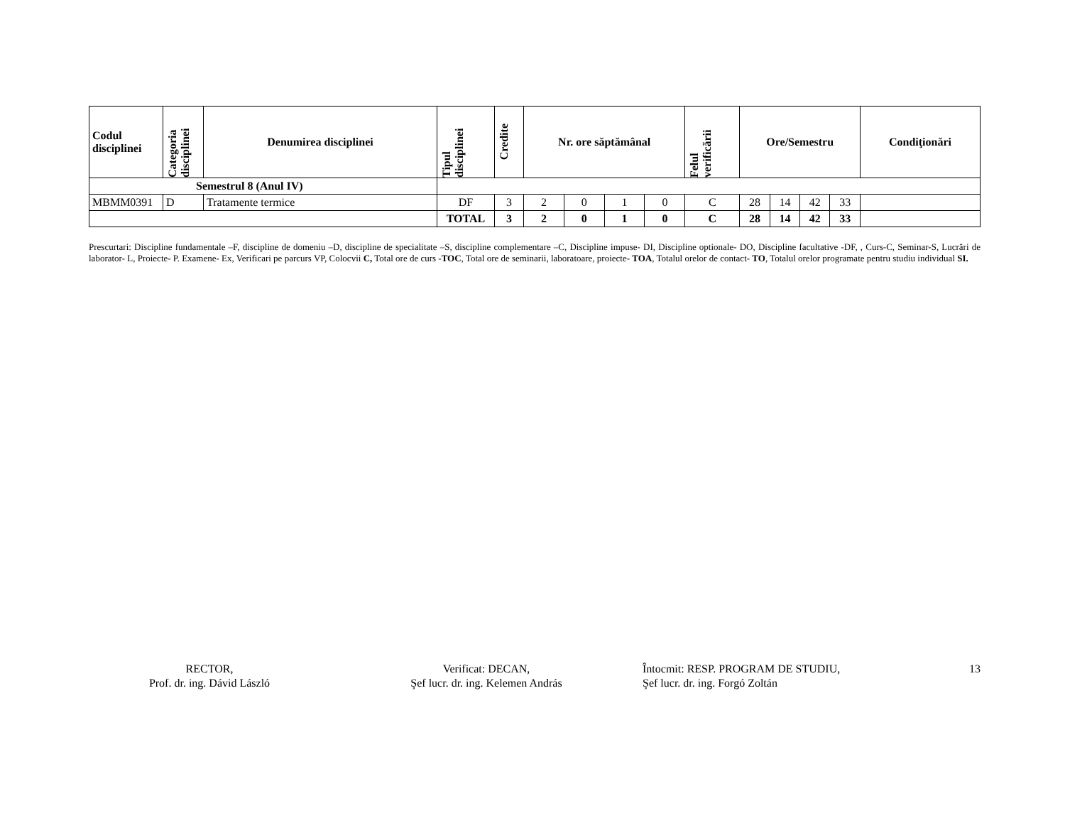| Codul disciplinei | Categoria disciplinei | Denumirea disciplinei | Tipul disciplinei | Credite | Nr. ore săptămânal | | | | Felul verificării | Ore/Semestru | | | | Condiţionări |
| --- | --- | --- | --- | --- | --- | --- | --- | --- | --- | --- | --- | --- | --- | --- |
| Semestrul 8 (Anul IV) | | | | | | | | | | | | | | |
| MBMM0391 | D | Tratamente termice | DF | 3 | 2 | 0 | 1 | 0 | C | 28 | 14 | 42 | 33 | |
| | | | TOTAL | 3 | 2 | 0 | 1 | 0 | C | 28 | 14 | 42 | 33 | |
Prescurtari: Discipline fundamentale –F, discipline de domeniu –D, discipline de specialitate –S, discipline complementare –C, Discipline impuse- DI, Discipline optionale- DO, Discipline facultative -DF, , Curs-C, Seminar-S, Lucrări de laborator- L, Proiecte- P. Examene- Ex, Verificari pe parcurs VP, Colocvii C, Total ore de curs -TOC, Total ore de seminarii, laboratoare, proiecte- TOA, Totalul orelor de contact- TO, Totalul orelor programate pentru studiu individual SI.
RECTOR,
Prof. dr. ing. Dávid László
Verificat: DECAN,
Şef lucr. dr. ing. Kelemen András
Întocmit: RESP. PROGRAM DE STUDIU,
Şef lucr. dr. ing. Forgó Zoltán
13